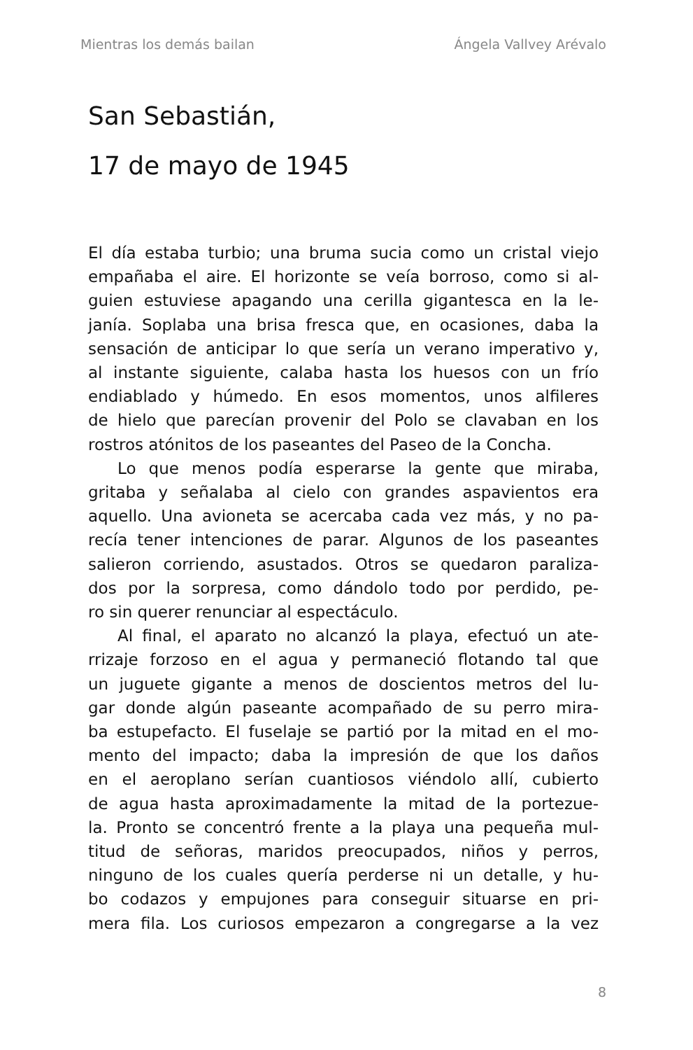Mientras los demás bailan Ángela Vallvey Arévalo
San Sebastián,
17 de mayo de 1945
El día estaba turbio; una bruma sucia como un cristal viejo
empañaba el aire. El horizonte se veía borroso, como si al-
guien estuviese apagando una cerilla gigantesca en la le-
janía. Soplaba una brisa fresca que, en ocasiones, daba la
sensación de anticipar lo que sería un verano imperativo y,
al instante siguiente, calaba hasta los huesos con un frío
endiablado y húmedo. En esos momentos, unos alfileres
de hielo que parecían provenir del Polo se clavaban en los
rostros atónitos de los paseantes del Paseo de la Concha.
Lo que menos podía esperarse la gente que miraba,
gritaba y señalaba al cielo con grandes aspavientos era
aquello. Una avioneta se acercaba cada vez más, y no pa-
recía tener intenciones de parar. Algunos de los paseantes
salieron corriendo, asustados. Otros se quedaron paraliza-
dos por la sorpresa, como dándolo todo por perdido, pe-
ro sin querer renunciar al espectáculo.
Al final, el aparato no alcanzó la playa, efectuó un ate-
rrizaje forzoso en el agua y permaneció flotando tal que
un juguete gigante a menos de doscientos metros del lu-
gar donde algún paseante acompañado de su perro mira-
ba estupefacto. El fuselaje se partió por la mitad en el mo-
mento del impacto; daba la impresión de que los daños
en el aeroplano serían cuantiosos viéndolo allí, cubierto
de agua hasta aproximadamente la mitad de la portezue-
la. Pronto se concentró frente a la playa una pequeña mul-
titud de señoras, maridos preocupados, niños y perros,
ninguno de los cuales quería perderse ni un detalle, y hu-
bo codazos y empujones para conseguir situarse en pri-
mera fila. Los curiosos empezaron a congregarse a la vez
8